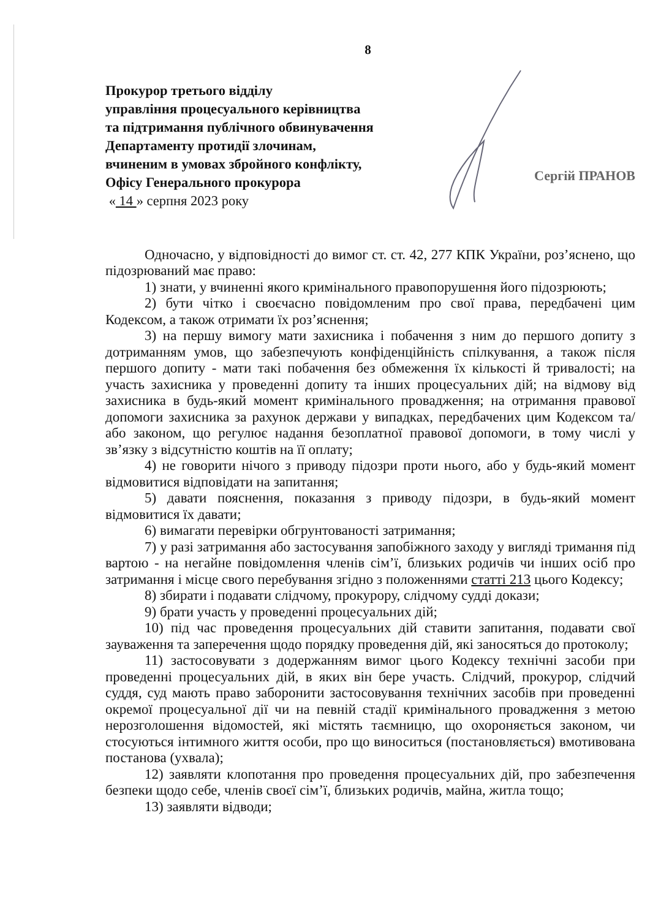8
Прокурор третього відділу
управління процесуального керівництва
та підтримання публічного обвинувачення
Департаменту протидії злочинам,
вчиненим в умовах збройного конфлікту,
Офісу Генерального прокурора
« 14 » серпня 2023 року
Сергій ПРАНОВ
Одночасно, у відповідності до вимог ст. ст. 42, 277 КПК України, роз’яснено, що підозрюваний має право:
1) знати, у вчиненні якого кримінального правопорушення його підозрюють;
2) бути чітко і своєчасно повідомленим про свої права, передбачені цим Кодексом, а також отримати їх роз’яснення;
3) на першу вимогу мати захисника і побачення з ним до першого допиту з дотриманням умов, що забезпечують конфіденційність спілкування, а також після першого допиту - мати такі побачення без обмеження їх кількості й тривалості; на участь захисника у проведенні допиту та інших процесуальних дій; на відмову від захисника в будь-який момент кримінального провадження; на отримання правової допомоги захисника за рахунок держави у випадках, передбачених цим Кодексом та/або законом, що регулює надання безоплатної правової допомоги, в тому числі у зв’язку з відсутністю коштів на її оплату;
4) не говорити нічого з приводу підозри проти нього, або у будь-який момент відмовитися відповідати на запитання;
5) давати пояснення, показання з приводу підозри, в будь-який момент відмовитися їх давати;
6) вимагати перевірки обгрунтованості затримання;
7) у разі затримання або застосування запобіжного заходу у вигляді тримання під вартою - на негайне повідомлення членів сім’ї, близьких родичів чи інших осіб про затримання і місце свого перебування згідно з положеннями статті 213 цього Кодексу;
8) збирати і подавати слідчому, прокурору, слідчому судді докази;
9) брати участь у проведенні процесуальних дій;
10) під час проведення процесуальних дій ставити запитання, подавати свої зауваження та заперечення щодо порядку проведення дій, які заносяться до протоколу;
11) застосовувати з додержанням вимог цього Кодексу технічні засоби при проведенні процесуальних дій, в яких він бере участь. Слідчий, прокурор, слідчий суддя, суд мають право заборонити застосовування технічних засобів при проведенні окремої процесуальної дії чи на певній стадії кримінального провадження з метою нерозголошення відомостей, які містять таємницю, що охороняється законом, чи стосуються інтимного життя особи, про що виноситься (постановляється) вмотивована постанова (ухвала);
12) заявляти клопотання про проведення процесуальних дій, про забезпечення безпеки щодо себе, членів своєї сім’ї, близьких родичів, майна, житла тощо;
13) заявляти відводи;